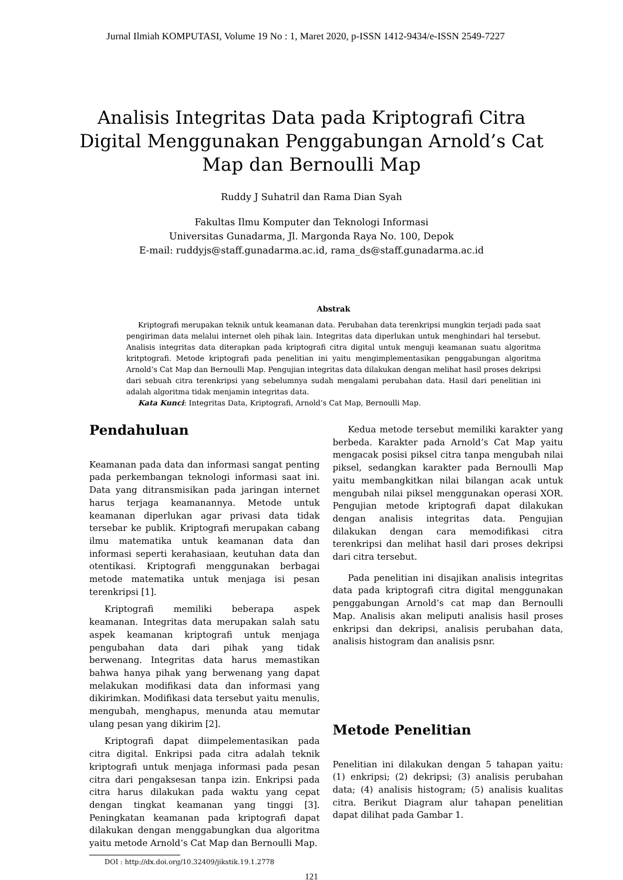Jurnal Ilmiah KOMPUTASI, Volume 19 No : 1, Maret 2020, p-ISSN 1412-9434/e-ISSN 2549-7227
Analisis Integritas Data pada Kriptografi Citra Digital Menggunakan Penggabungan Arnold’s Cat Map dan Bernoulli Map
Ruddy J Suhatril dan Rama Dian Syah
Fakultas Ilmu Komputer dan Teknologi Informasi
Universitas Gunadarma, Jl. Margonda Raya No. 100, Depok
E-mail: ruddyjs@staff.gunadarma.ac.id, rama_ds@staff.gunadarma.ac.id
Abstrak
Kriptografi merupakan teknik untuk keamanan data. Perubahan data terenkripsi mungkin terjadi pada saat pengiriman data melalui internet oleh pihak lain. Integritas data diperlukan untuk menghindari hal tersebut. Analisis integritas data diterapkan pada kriptografi citra digital untuk menguji keamanan suatu algoritma kritptografi. Metode kriptografi pada penelitian ini yaitu mengimplementasikan penggabungan algoritma Arnold’s Cat Map dan Bernoulli Map. Pengujian integritas data dilakukan dengan melihat hasil proses dekripsi dari sebuah citra terenkripsi yang sebelumnya sudah mengalami perubahan data. Hasil dari penelitian ini adalah algoritma tidak menjamin integritas data.
Kata Kunci: Integritas Data, Kriptografi, Arnold’s Cat Map, Bernoulli Map.
Pendahuluan
Keamanan pada data dan informasi sangat penting pada perkembangan teknologi informasi saat ini. Data yang ditransmisikan pada jaringan internet harus terjaga keamanannya. Metode untuk keamanan diperlukan agar privasi data tidak tersebar ke publik. Kriptografi merupakan cabang ilmu matematika untuk keamanan data dan informasi seperti kerahasiaan, keutuhan data dan otentikasi. Kriptografi menggunakan berbagai metode matematika untuk menjaga isi pesan terenkripsi [1].
Kriptografi memiliki beberapa aspek keamanan. Integritas data merupakan salah satu aspek keamanan kriptografi untuk menjaga pengubahan data dari pihak yang tidak berwenang. Integritas data harus memastikan bahwa hanya pihak yang berwenang yang dapat melakukan modifikasi data dan informasi yang dikirimkan. Modifikasi data tersebut yaitu menulis, mengubah, menghapus, menunda atau memutar ulang pesan yang dikirim [2].
Kriptografi dapat diimpelementasikan pada citra digital. Enkripsi pada citra adalah teknik kriptografi untuk menjaga informasi pada pesan citra dari pengaksesan tanpa izin. Enkripsi pada citra harus dilakukan pada waktu yang cepat dengan tingkat keamanan yang tinggi [3]. Peningkatan keamanan pada kriptografi dapat dilakukan dengan menggabungkan dua algoritma yaitu metode Arnold’s Cat Map dan Bernoulli Map.
Kedua metode tersebut memiliki karakter yang berbeda. Karakter pada Arnold’s Cat Map yaitu mengacak posisi piksel citra tanpa mengubah nilai piksel, sedangkan karakter pada Bernoulli Map yaitu membangkitkan nilai bilangan acak untuk mengubah nilai piksel menggunakan operasi XOR. Pengujian metode kriptografi dapat dilakukan dengan analisis integritas data. Pengujian dilakukan dengan cara memodifikasi citra terenkripsi dan melihat hasil dari proses dekripsi dari citra tersebut.
Pada penelitian ini disajikan analisis integritas data pada kriptografi citra digital menggunakan penggabungan Arnold’s cat map dan Bernoulli Map. Analisis akan meliputi analisis hasil proses enkripsi dan dekripsi, analisis perubahan data, analisis histogram dan analisis psnr.
Metode Penelitian
Penelitian ini dilakukan dengan 5 tahapan yaitu: (1) enkripsi; (2) dekripsi; (3) analisis perubahan data; (4) analisis histogram; (5) analisis kualitas citra. Berikut Diagram alur tahapan penelitian dapat dilihat pada Gambar 1.
DOI : http://dx.doi.org/10.32409/jikstik.19.1.2778
121